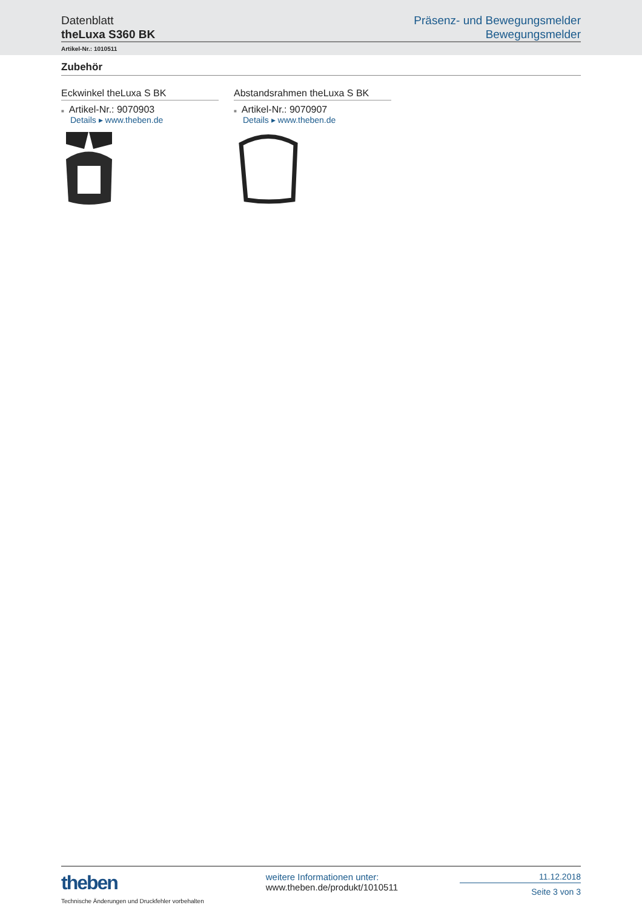Datenblatt
theLuxa S360 BK
Präsenz- und Bewegungsmelder
Bewegungsmelder
Artikel-Nr.: 1010511
Zubehör
Eckwinkel theLuxa S BK
■ Artikel-Nr.: 9070903
Details ▸ www.theben.de
Abstandsrahmen theLuxa S BK
■ Artikel-Nr.: 9070907
Details ▸ www.theben.de
theben
Technische Änderungen und Druckfehler vorbehalten
weitere Informationen unter:
www.theben.de/produkt/1010511
11.12.2018
Seite 3 von 3